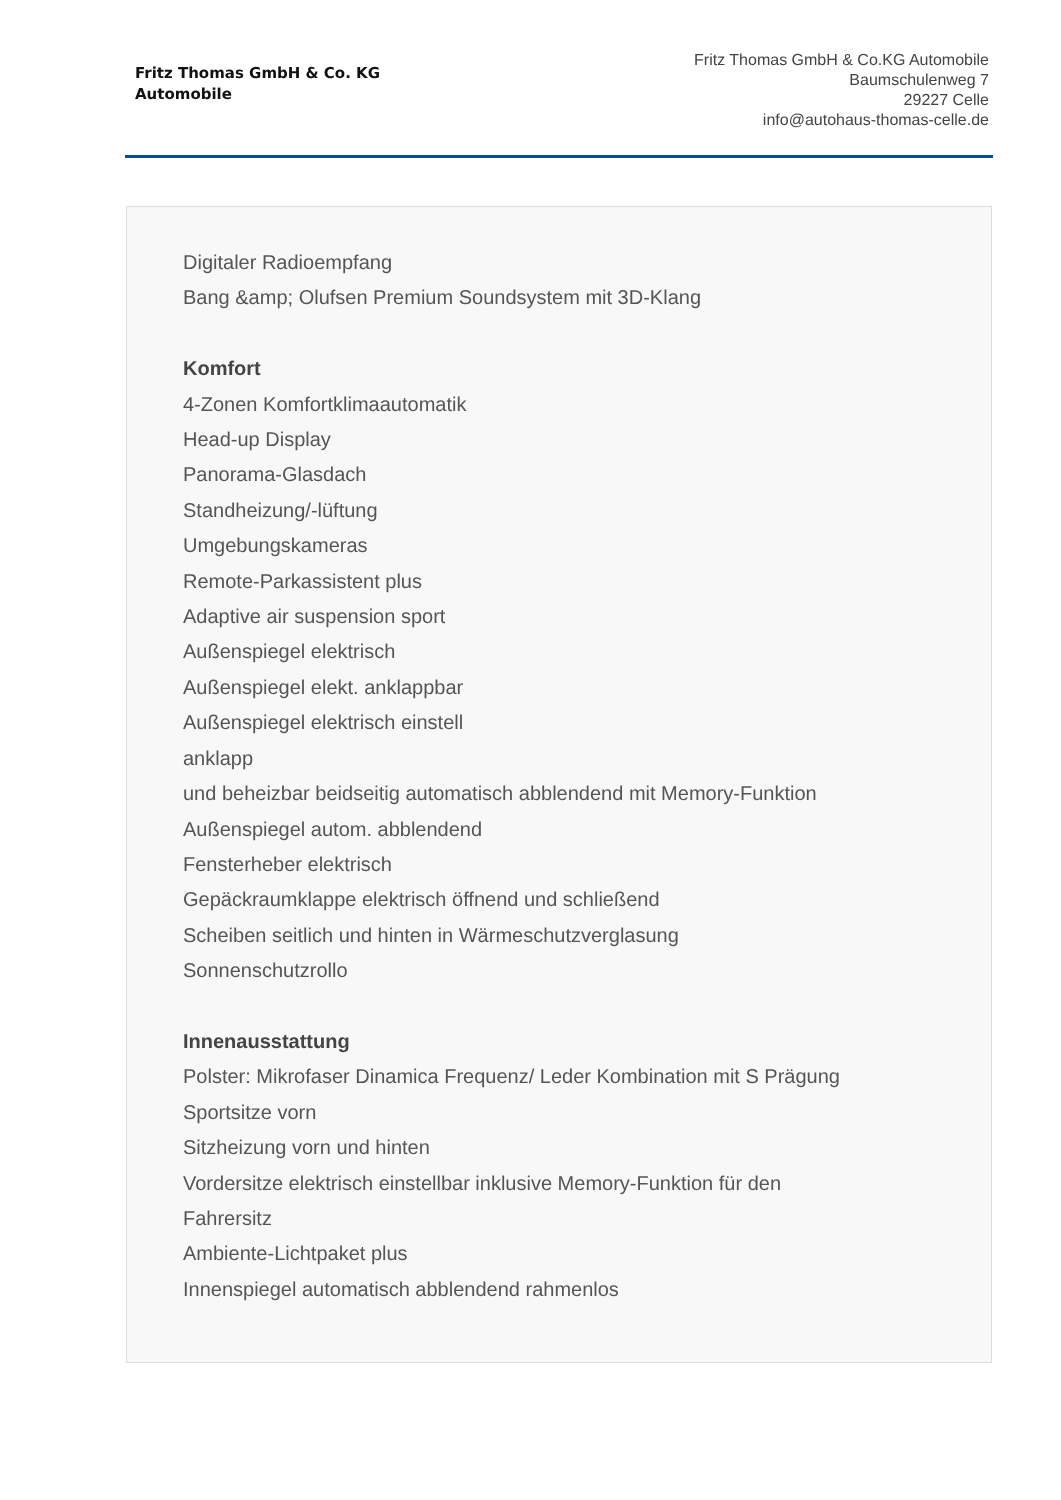Fritz Thomas GmbH & Co. KG
Automobile
Fritz Thomas GmbH & Co.KG Automobile
Baumschulenweg 7
29227 Celle
info@autohaus-thomas-celle.de
Digitaler Radioempfang
Bang &amp; Olufsen Premium Soundsystem mit 3D-Klang
Komfort
4-Zonen Komfortklimaautomatik
Head-up Display
Panorama-Glasdach
Standheizung/-lüftung
Umgebungskameras
Remote-Parkassistent plus
Adaptive air suspension sport
Außenspiegel elektrisch
Außenspiegel elekt. anklappbar
Außenspiegel elektrisch einstell
anklapp
und beheizbar beidseitig automatisch abblendend mit Memory-Funktion
Außenspiegel autom. abblendend
Fensterheber elektrisch
Gepäckraumklappe elektrisch öffnend und schließend
Scheiben seitlich und hinten in Wärmeschutzverglasung
Sonnenschutzrollo
Innenausstattung
Polster: Mikrofaser Dinamica Frequenz/ Leder Kombination mit S Prägung
Sportsitze vorn
Sitzheizung vorn und hinten
Vordersitze elektrisch einstellbar inklusive Memory-Funktion für den
Fahrersitz
Ambiente-Lichtpaket plus
Innenspiegel automatisch abblendend rahmenlos